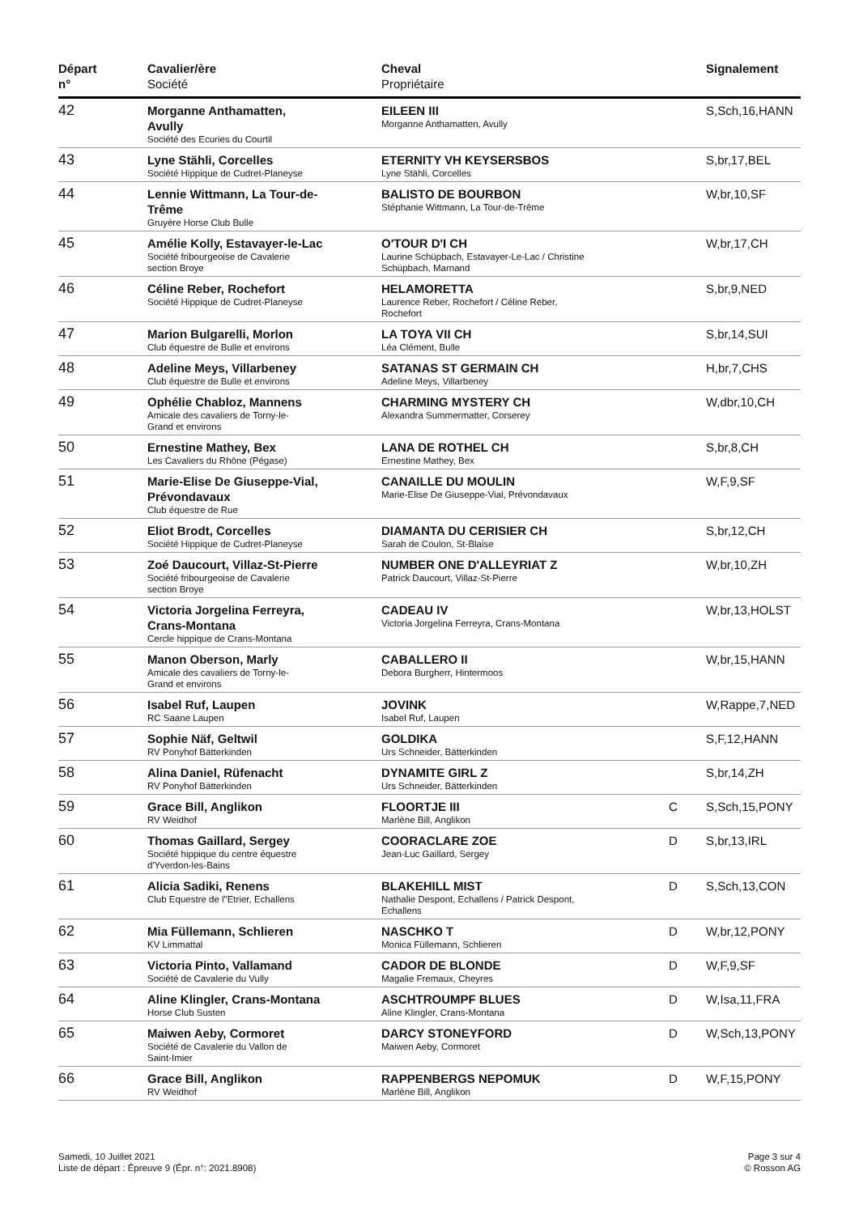| Départ n° | Cavalier/ère Société | Cheval Propriétaire | | Signalement |
| --- | --- | --- | --- | --- |
| 42 | Morganne Anthamatten, Avully Société des Ecuries du Courtil | EILEEN III Morganne Anthamatten, Avully | | S,Sch,16,HANN |
| 43 | Lyne Stähli, Corcelles Société Hippique de Cudret-Planeyse | ETERNITY VH KEYSERSBOS Lyne Stähli, Corcelles | | S,br,17,BEL |
| 44 | Lennie Wittmann, La Tour-de- Trême Gruyère Horse Club Bulle | BALISTO DE BOURBON Stéphanie Wittmann, La Tour-de-Trême | | W,br,10,SF |
| 45 | Amélie Kolly, Estavayer-le-Lac Société fribourgeoise de Cavalerie section Broye | O'TOUR D'I CH Laurine Schüpbach, Estavayer-Le-Lac / Christine Schüpbach, Marnand | | W,br,17,CH |
| 46 | Céline Reber, Rochefort Société Hippique de Cudret-Planeyse | HELAMORETTA Laurence Reber, Rochefort / Céline Reber, Rochefort | | S,br,9,NED |
| 47 | Marion Bulgarelli, Morlon Club équestre de Bulle et environs | LA TOYA VII CH Léa Clément, Bulle | | S,br,14,SUI |
| 48 | Adeline Meys, Villarbeney Club équestre de Bulle et environs | SATANAS ST GERMAIN CH Adeline Meys, Villarbeney | | H,br,7,CHS |
| 49 | Ophélie Chabloz, Mannens Amicale des cavaliers de Torny-le- Grand et environs | CHARMING MYSTERY CH Alexandra Summermatter, Corserey | | W,dbr,10,CH |
| 50 | Ernestine Mathey, Bex Les Cavaliers du Rhône (Pégase) | LANA DE ROTHEL CH Ernestine Mathey, Bex | | S,br,8,CH |
| 51 | Marie-Elise De Giuseppe-Vial, Prévondavaux Club équestre de Rue | CANAILLE DU MOULIN Marie-Elise De Giuseppe-Vial, Prévondavaux | | W,F,9,SF |
| 52 | Eliot Brodt, Corcelles Société Hippique de Cudret-Planeyse | DIAMANTA DU CERISIER CH Sarah de Coulon, St-Blaise | | S,br,12,CH |
| 53 | Zoé Daucourt, Villaz-St-Pierre Société fribourgeoise de Cavalerie section Broye | NUMBER ONE D'ALLEYRIAT Z Patrick Daucourt, Villaz-St-Pierre | | W,br,10,ZH |
| 54 | Victoria Jorgelina Ferreyra, Crans-Montana Cercle hippique de Crans-Montana | CADEAU IV Victoria Jorgelina Ferreyra, Crans-Montana | | W,br,13,HOLST |
| 55 | Manon Oberson, Marly Amicale des cavaliers de Torny-le- Grand et environs | CABALLERO II Debora Burgherr, Hintermoos | | W,br,15,HANN |
| 56 | Isabel Ruf, Laupen RC Saane Laupen | JOVINK Isabel Ruf, Laupen | | W,Rappe,7,NED |
| 57 | Sophie Näf, Geltwil RV Ponyhof Bätterkinden | GOLDIKA Urs Schneider, Bätterkinden | | S,F,12,HANN |
| 58 | Alina Daniel, Rüfenacht RV Ponyhof Bätterkinden | DYNAMITE GIRL Z Urs Schneider, Bätterkinden | | S,br,14,ZH |
| 59 | Grace Bill, Anglikon RV Weidhof | FLOORTJE III Marlène Bill, Anglikon | C | S,Sch,15,PONY |
| 60 | Thomas Gaillard, Sergey Société hippique du centre équestre d'Yverdon-les-Bains | COORACLARE ZOE Jean-Luc Gaillard, Sergey | D | S,br,13,IRL |
| 61 | Alicia Sadiki, Renens Club Equestre de l"Etrier, Echallens | BLAKEHILL MIST Nathalie Despont, Echallens / Patrick Despont, Echallens | D | S,Sch,13,CON |
| 62 | Mia Füllemann, Schlieren KV Limmattal | NASCHKO T Monica Füllemann, Schlieren | D | W,br,12,PONY |
| 63 | Victoria Pinto, Vallamand Société de Cavalerie du Vully | CADOR DE BLONDE Magalie Fremaux, Cheyres | D | W,F,9,SF |
| 64 | Aline Klingler, Crans-Montana Horse Club Susten | ASCHTROUMPF BLUES Aline Klingler, Crans-Montana | D | W,Isa,11,FRA |
| 65 | Maiwen Aeby, Cormoret Société de Cavalerie du Vallon de Saint-Imier | DARCY STONEYFORD Maiwen Aeby, Cormoret | D | W,Sch,13,PONY |
| 66 | Grace Bill, Anglikon RV Weidhof | RAPPENBERGS NEPOMUK Marlène Bill, Anglikon | D | W,F,15,PONY |
Samedi, 10 Juillet 2021
Liste de départ : Épreuve 9 (Épr. n°: 2021.8908)
Page 3 sur 4
© Rosson AG